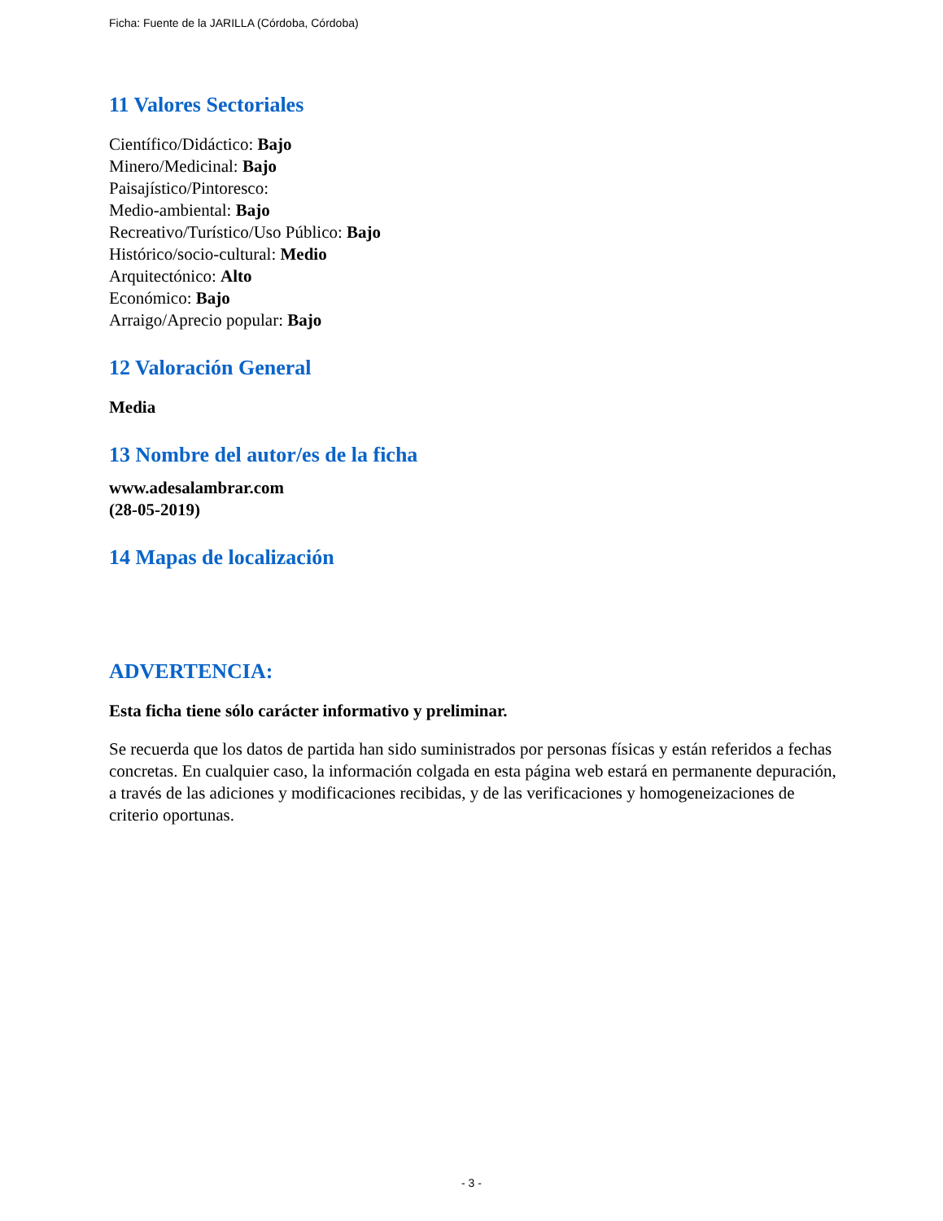Ficha: Fuente de la JARILLA (Córdoba, Córdoba)
11 Valores Sectoriales
Científico/Didáctico: Bajo
Minero/Medicinal: Bajo
Paisajístico/Pintoresco:
Medio-ambiental: Bajo
Recreativo/Turístico/Uso Público: Bajo
Histórico/socio-cultural: Medio
Arquitectónico: Alto
Económico: Bajo
Arraigo/Aprecio popular: Bajo
12 Valoración General
Media
13 Nombre del autor/es de la ficha
www.adesalambrar.com
(28-05-2019)
14 Mapas de localización
ADVERTENCIA:
Esta ficha tiene sólo carácter informativo y preliminar.
Se recuerda que los datos de partida han sido suministrados por personas físicas y están referidos a fechas concretas. En cualquier caso, la información colgada en esta página web estará en permanente depuración, a través de las adiciones y modificaciones recibidas, y de las verificaciones y homogeneizaciones de criterio oportunas.
- 3 -